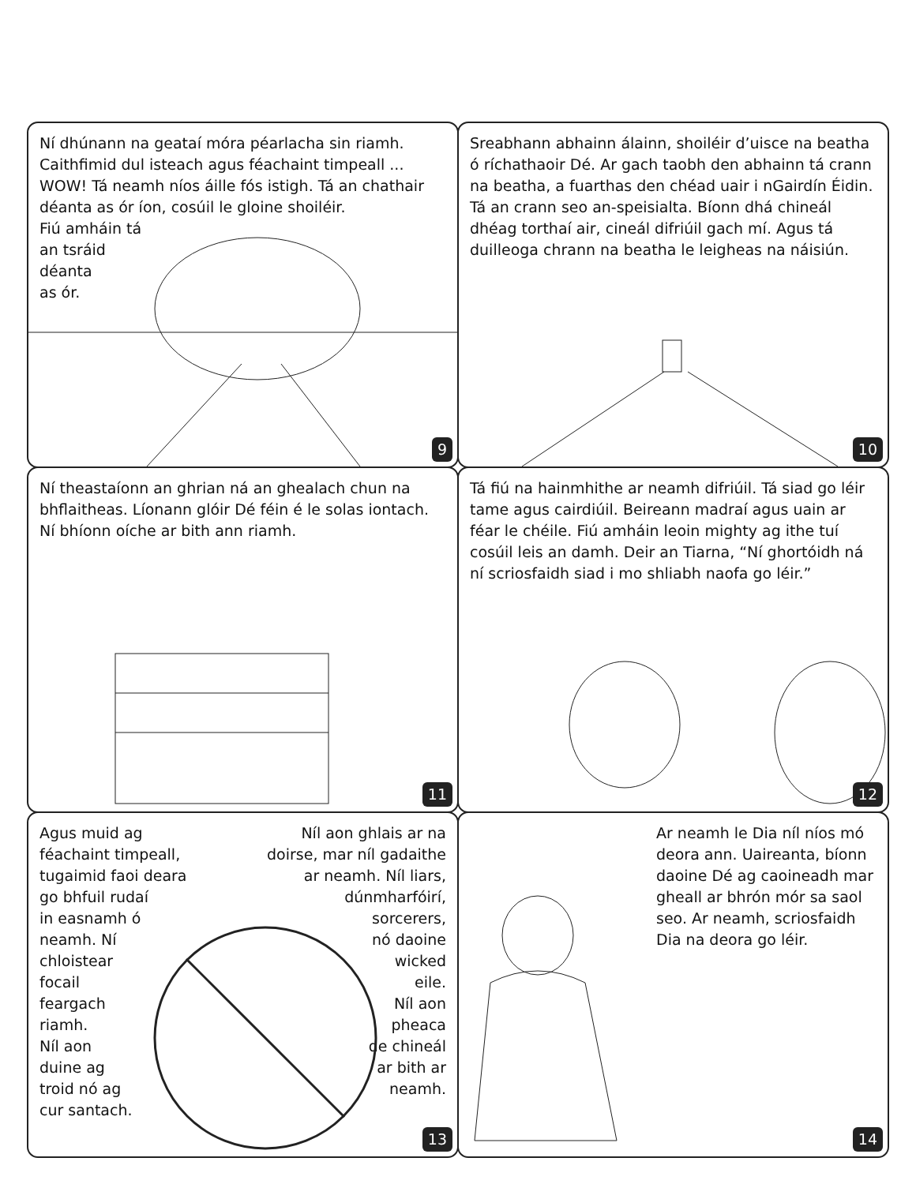Ní dhúnann na geataí móra péarlacha sin riamh. Caithfimid dul isteach agus féachaint timpeall ... WOW! Tá neamh níos áille fós istigh. Tá an chathair déanta as ór íon, cosúil le gloine shoiléir.
Fiú amháin tá
an tsráid
déanta
as ór.
9
Sreabhann abhainn álainn, shoiléir d’uisce na beatha ó ríchathaoir Dé. Ar gach taobh den abhainn tá crann na beatha, a fuarthas den chéad uair i nGairdín Éidin. Tá an crann seo an-speisialta. Bíonn dhá chineál dhéag torthaí air, cineál difriúil gach mí. Agus tá duilleoga chrann na beatha le leigheas na náisiún.
10
Ní theastaíonn an ghrian ná an ghealach chun na bhflaitheas. Líonann glóir Dé féin é le solas iontach. Ní bhíonn oíche ar bith ann riamh.
11
Tá fiú na hainmhithe ar neamh difriúil. Tá siad go léir tame agus cairdiúil. Beireann madraí agus uain ar féar le chéile. Fiú amháin leoin mighty ag ithe tuí cosúil leis an damh. Deir an Tiarna, “Ní ghortóidh ná ní scriosfaidh siad i mo shliabh naofa go léir.”
12
Agus muid ag
féachaint timpeall,
tugaimid faoi deara
go bhfuil rudaí
in easnamh ó
neamh. Ní
chloistear
focail
feargach
riamh.
Níl aon
duine ag
troid nó ag
cur santach.
Níl aon ghlais ar na
doirse, mar níl gadaithe
ar neamh. Níl liars,
dúnmharfóirí,
sorcerers,
nó daoine
wicked
eile.
Níl aon
pheaca
de chineál
ar bith ar
neamh.
13
Ar neamh le Dia níl níos mó deora ann. Uaireanta, bíonn daoine Dé ag caoineadh mar gheall ar bhrón mór sa saol seo. Ar neamh, scriosfaidh Dia na deora go léir.
14